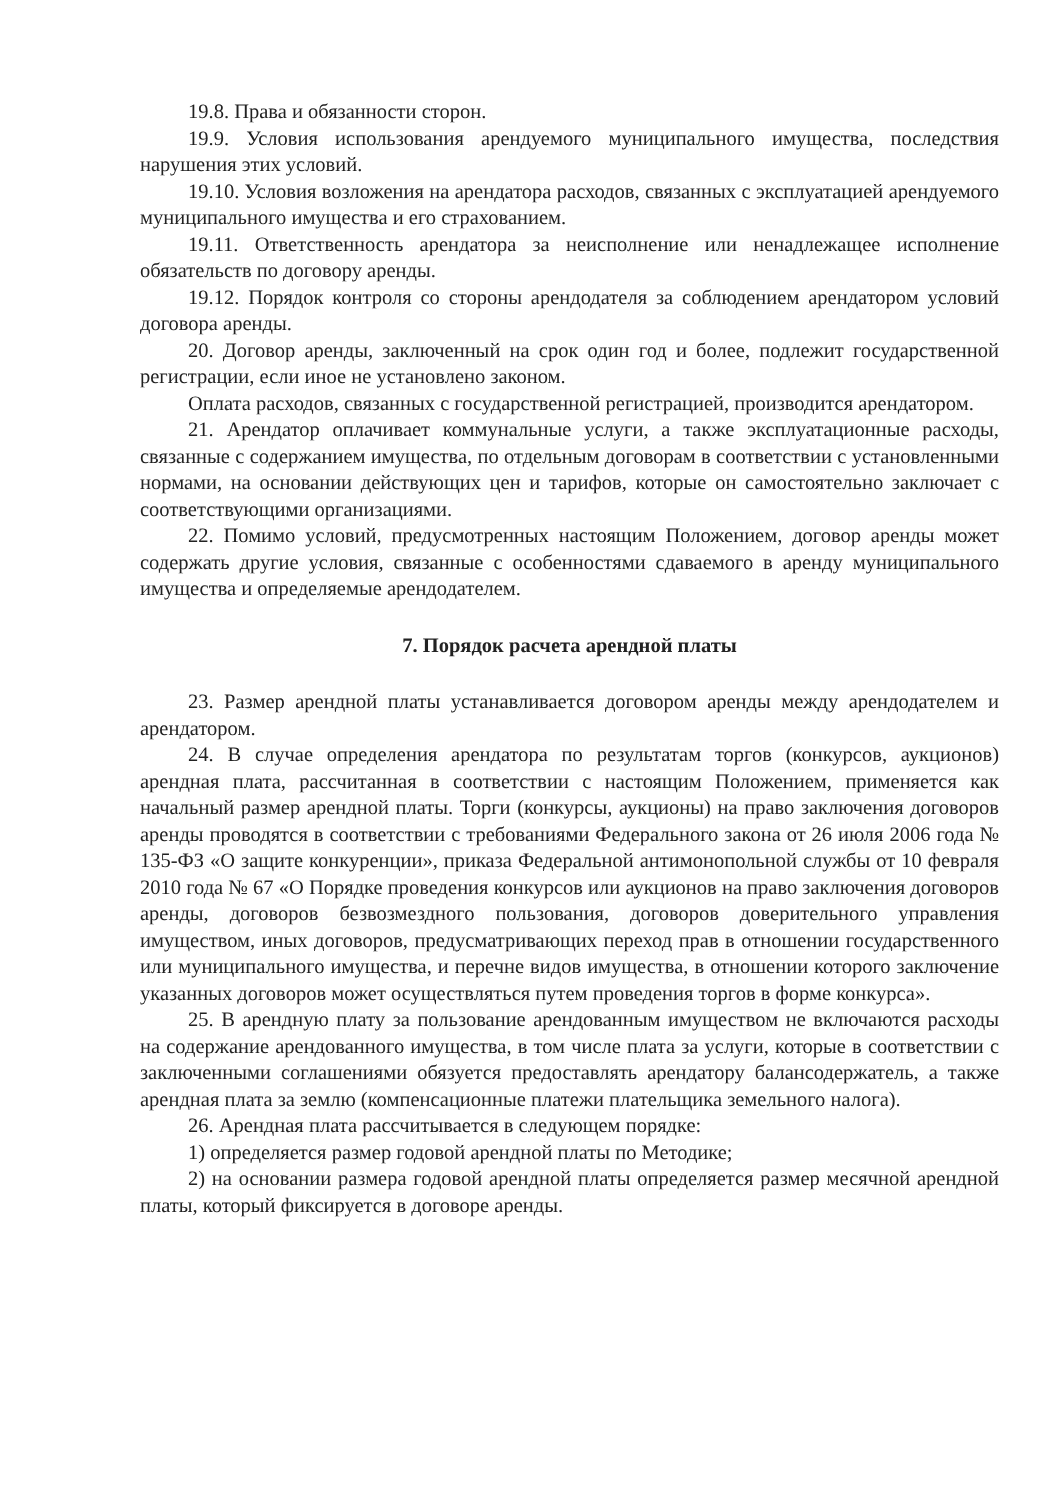19.8. Права и обязанности сторон.
19.9. Условия использования арендуемого муниципального имущества, последствия нарушения этих условий.
19.10. Условия возложения на арендатора расходов, связанных с эксплуатацией арендуемого муниципального имущества и его страхованием.
19.11. Ответственность арендатора за неисполнение или ненадлежащее исполнение обязательств по договору аренды.
19.12. Порядок контроля со стороны арендодателя за соблюдением арендатором условий договора аренды.
20. Договор аренды, заключенный на срок один год и более, подлежит государственной регистрации, если иное не установлено законом.
Оплата расходов, связанных с государственной регистрацией, производится арендатором.
21. Арендатор оплачивает коммунальные услуги, а также эксплуатационные расходы, связанные с содержанием имущества, по отдельным договорам в соответствии с установленными нормами, на основании действующих цен и тарифов, которые он самостоятельно заключает с соответствующими организациями.
22. Помимо условий, предусмотренных настоящим Положением, договор аренды может содержать другие условия, связанные с особенностями сдаваемого в аренду муниципального имущества и определяемые арендодателем.
7. Порядок расчета арендной платы
23. Размер арендной платы устанавливается договором аренды между арендодателем и арендатором.
24. В случае определения арендатора по результатам торгов (конкурсов, аукционов) арендная плата, рассчитанная в соответствии с настоящим Положением, применяется как начальный размер арендной платы. Торги (конкурсы, аукционы) на право заключения договоров аренды проводятся в соответствии с требованиями Федерального закона от 26 июля 2006 года № 135-ФЗ «О защите конкуренции», приказа Федеральной антимонопольной службы от 10 февраля 2010 года № 67 «О Порядке проведения конкурсов или аукционов на право заключения договоров аренды, договоров безвозмездного пользования, договоров доверительного управления имуществом, иных договоров, предусматривающих переход прав в отношении государственного или муниципального имущества, и перечне видов имущества, в отношении которого заключение указанных договоров может осуществляться путем проведения торгов в форме конкурса».
25. В арендную плату за пользование арендованным имуществом не включаются расходы на содержание арендованного имущества, в том числе плата за услуги, которые в соответствии с заключенными соглашениями обязуется предоставлять арендатору балансодержатель, а также арендная плата за землю (компенсационные платежи плательщика земельного налога).
26. Арендная плата рассчитывается в следующем порядке:
1) определяется размер годовой арендной платы по Методике;
2) на основании размера годовой арендной платы определяется размер месячной арендной платы, который фиксируется в договоре аренды.